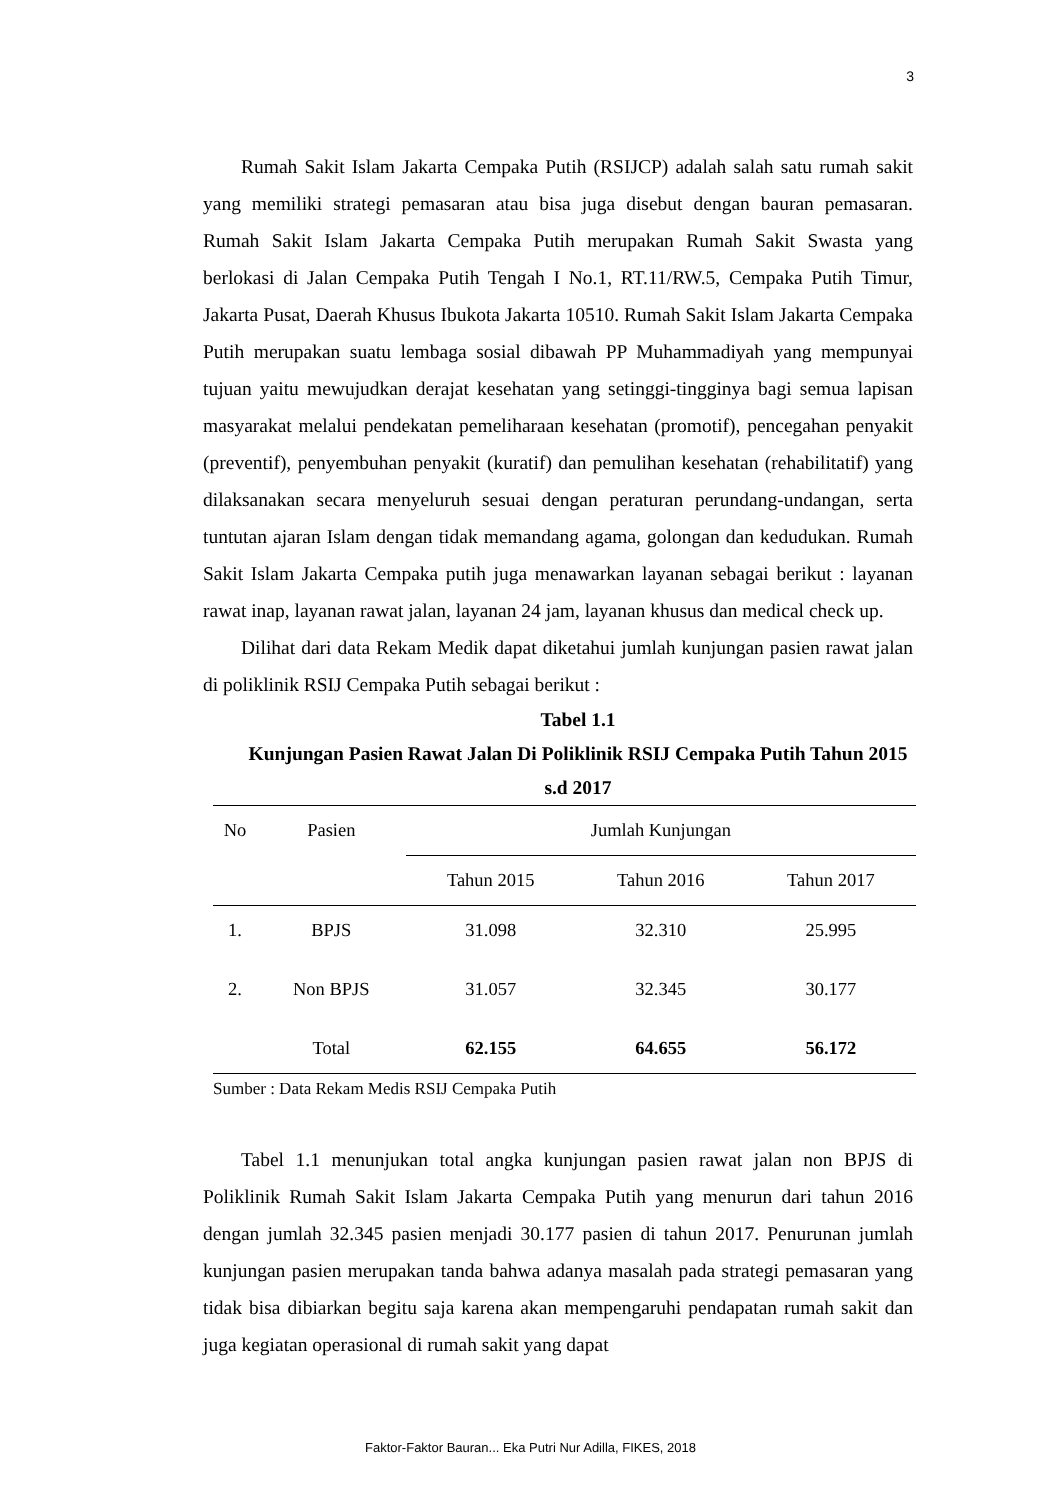3
Rumah Sakit Islam Jakarta Cempaka Putih (RSIJCP) adalah salah satu rumah sakit yang memiliki strategi pemasaran atau bisa juga disebut dengan bauran pemasaran. Rumah Sakit Islam Jakarta Cempaka Putih merupakan Rumah Sakit Swasta yang berlokasi di Jalan Cempaka Putih Tengah I No.1, RT.11/RW.5, Cempaka Putih Timur, Jakarta Pusat, Daerah Khusus Ibukota Jakarta 10510. Rumah Sakit Islam Jakarta Cempaka Putih merupakan suatu lembaga sosial dibawah PP Muhammadiyah yang mempunyai tujuan yaitu mewujudkan derajat kesehatan yang setinggi-tingginya bagi semua lapisan masyarakat melalui pendekatan pemeliharaan kesehatan (promotif), pencegahan penyakit (preventif), penyembuhan penyakit (kuratif) dan pemulihan kesehatan (rehabilitatif) yang dilaksanakan secara menyeluruh sesuai dengan peraturan perundang-undangan, serta tuntutan ajaran Islam dengan tidak memandang agama, golongan dan kedudukan. Rumah Sakit Islam Jakarta Cempaka putih juga menawarkan layanan sebagai berikut : layanan rawat inap, layanan rawat jalan, layanan 24 jam, layanan khusus dan medical check up.
Dilihat dari data Rekam Medik dapat diketahui jumlah kunjungan pasien rawat jalan di poliklinik RSIJ Cempaka Putih sebagai berikut :
Tabel 1.1
Kunjungan Pasien Rawat Jalan Di Poliklinik RSIJ Cempaka Putih Tahun 2015 s.d 2017
| No | Pasien | Jumlah Kunjungan | | |
| --- | --- | --- | --- | --- |
| | | Tahun 2015 | Tahun 2016 | Tahun 2017 |
| 1. | BPJS | 31.098 | 32.310 | 25.995 |
| 2. | Non BPJS | 31.057 | 32.345 | 30.177 |
| | Total | 62.155 | 64.655 | 56.172 |
Sumber : Data Rekam Medis RSIJ Cempaka Putih
Tabel 1.1 menunjukan total angka kunjungan pasien rawat jalan non BPJS di Poliklinik Rumah Sakit Islam Jakarta Cempaka Putih yang menurun dari tahun 2016 dengan jumlah 32.345 pasien menjadi 30.177 pasien di tahun 2017. Penurunan jumlah kunjungan pasien merupakan tanda bahwa adanya masalah pada strategi pemasaran yang tidak bisa dibiarkan begitu saja karena akan mempengaruhi pendapatan rumah sakit dan juga kegiatan operasional di rumah sakit yang dapat
Faktor-Faktor Bauran... Eka Putri Nur Adilla, FIKES, 2018